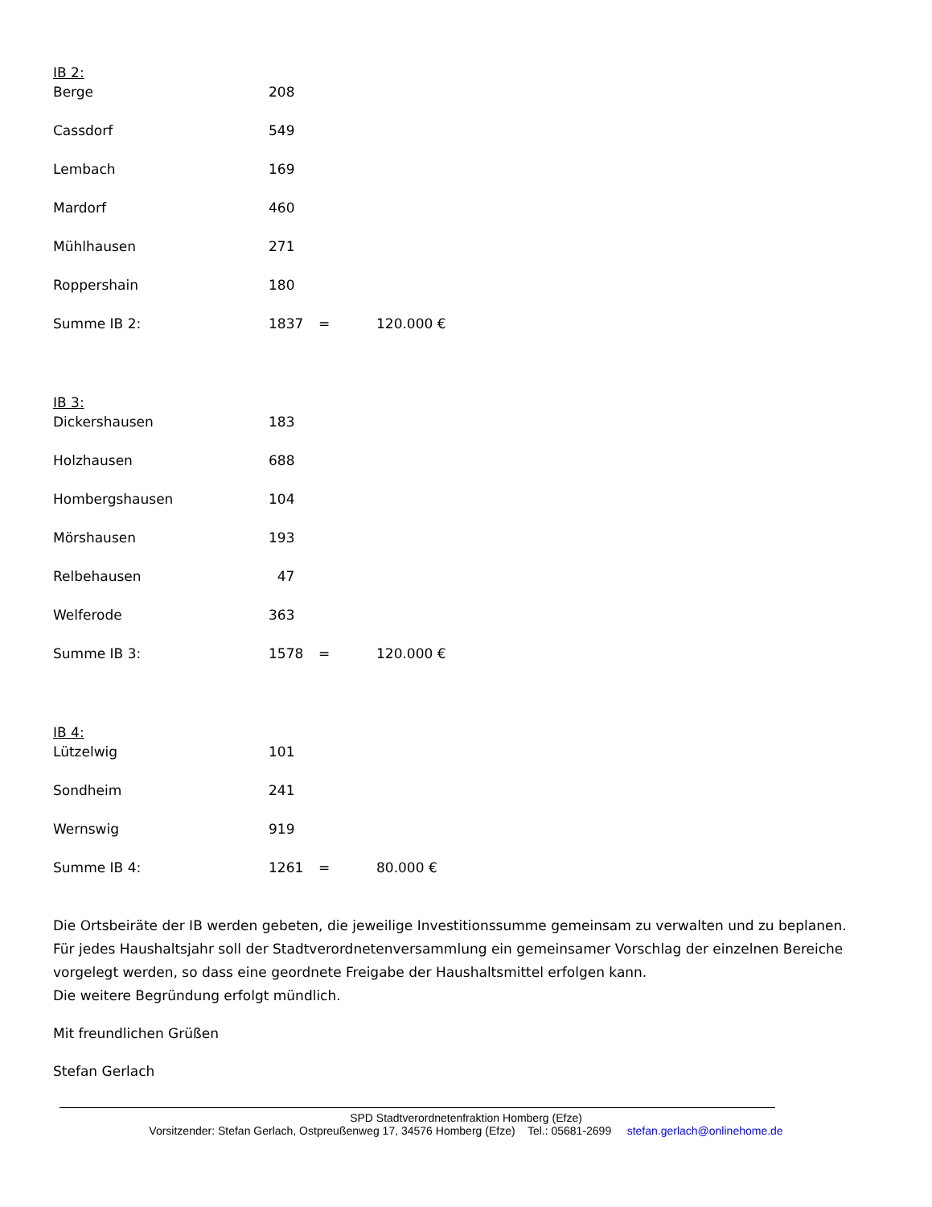IB 2:
| Berge | 208 | | |
| Cassdorf | 549 | | |
| Lembach | 169 | | |
| Mardorf | 460 | | |
| Mühlhausen | 271 | | |
| Roppershain | 180 | | |
| Summe IB 2: | 1837 | = | 120.000 € |
IB 3:
| Dickershausen | 183 | | |
| Holzhausen | 688 | | |
| Hombergshausen | 104 | | |
| Mörshausen | 193 | | |
| Relbehausen | 47 | | |
| Welferode | 363 | | |
| Summe IB 3: | 1578 | = | 120.000 € |
IB 4:
| Lützelwig | 101 | | |
| Sondheim | 241 | | |
| Wernswig | 919 | | |
| Summe IB 4: | 1261 | = | 80.000 € |
Die Ortsbeiräte der IB werden gebeten, die jeweilige Investitionssumme gemeinsam zu verwalten und zu beplanen.
Für jedes Haushaltsjahr soll der Stadtverordnetenversammlung ein gemeinsamer Vorschlag der einzelnen Bereiche
vorgelegt werden, so dass eine geordnete Freigabe der Haushaltsmittel erfolgen kann.
Die weitere Begründung erfolgt mündlich.
Mit freundlichen Grüßen
Stefan Gerlach
SPD Stadtverordnetenfraktion Homberg (Efze)
Vorsitzender: Stefan Gerlach, Ostpreußenweg 17, 34576 Homberg (Efze) Tel.: 05681-2699 stefan.gerlach@onlinehome.de